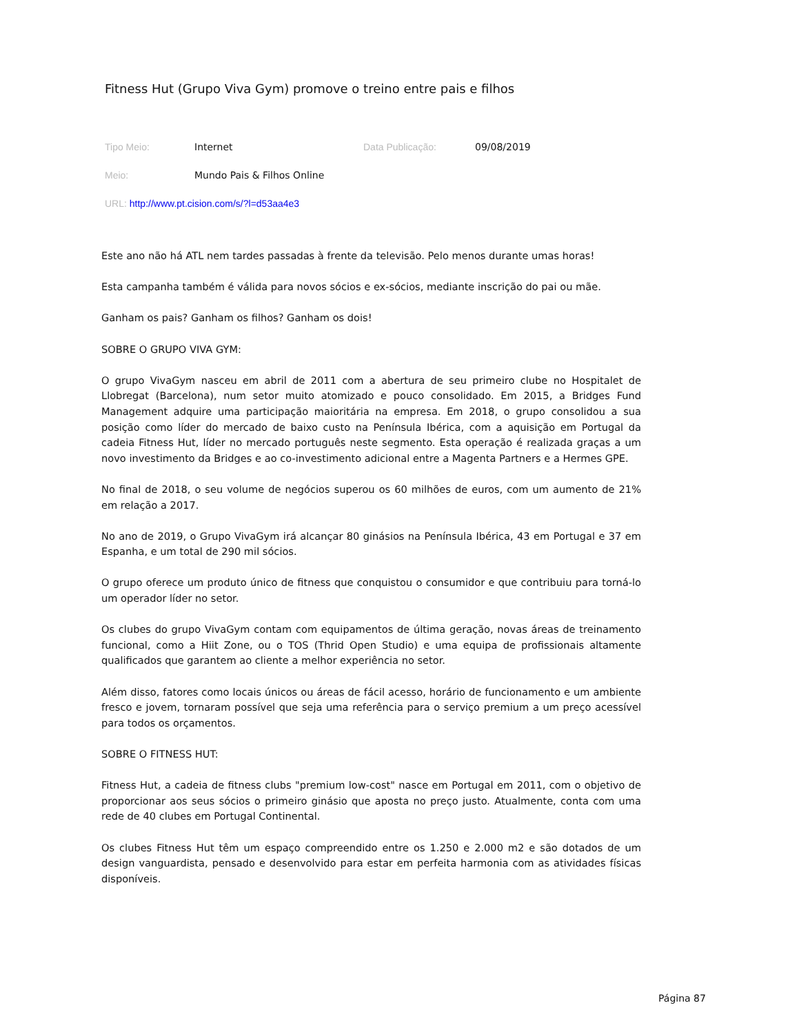Fitness Hut (Grupo Viva Gym) promove o treino entre pais e filhos
Tipo Meio: Internet Data Publicação: 09/08/2019
Meio: Mundo Pais & Filhos Online
URL: http://www.pt.cision.com/s/?l=d53aa4e3
Este ano não há ATL nem tardes passadas à frente da televisão. Pelo menos durante umas horas!
Esta campanha também é válida para novos sócios e ex-sócios, mediante inscrição do pai ou mãe.
Ganham os pais? Ganham os filhos? Ganham os dois!
SOBRE O GRUPO VIVA GYM:
O grupo VivaGym nasceu em abril de 2011 com a abertura de seu primeiro clube no Hospitalet de Llobregat (Barcelona), num setor muito atomizado e pouco consolidado. Em 2015, a Bridges Fund Management adquire uma participação maioritária na empresa. Em 2018, o grupo consolidou a sua posição como líder do mercado de baixo custo na Península Ibérica, com a aquisição em Portugal da cadeia Fitness Hut, líder no mercado português neste segmento. Esta operação é realizada graças a um novo investimento da Bridges e ao co-investimento adicional entre a Magenta Partners e a Hermes GPE.
No final de 2018, o seu volume de negócios superou os 60 milhões de euros, com um aumento de 21% em relação a 2017.
No ano de 2019, o Grupo VivaGym irá alcançar 80 ginásios na Península Ibérica, 43 em Portugal e 37 em Espanha, e um total de 290 mil sócios.
O grupo oferece um produto único de fitness que conquistou o consumidor e que contribuiu para torná-lo um operador líder no setor.
Os clubes do grupo VivaGym contam com equipamentos de última geração, novas áreas de treinamento funcional, como a Hiit Zone, ou o TOS (Thrid Open Studio) e uma equipa de profissionais altamente qualificados que garantem ao cliente a melhor experiência no setor.
Além disso, fatores como locais únicos ou áreas de fácil acesso, horário de funcionamento e um ambiente fresco e jovem, tornaram possível que seja uma referência para o serviço premium a um preço acessível para todos os orçamentos.
SOBRE O FITNESS HUT:
Fitness Hut, a cadeia de fitness clubs "premium low-cost" nasce em Portugal em 2011, com o objetivo de proporcionar aos seus sócios o primeiro ginásio que aposta no preço justo. Atualmente, conta com uma rede de 40 clubes em Portugal Continental.
Os clubes Fitness Hut têm um espaço compreendido entre os 1.250 e 2.000 m2 e são dotados de um design vanguardista, pensado e desenvolvido para estar em perfeita harmonia com as atividades físicas disponíveis.
Página 87